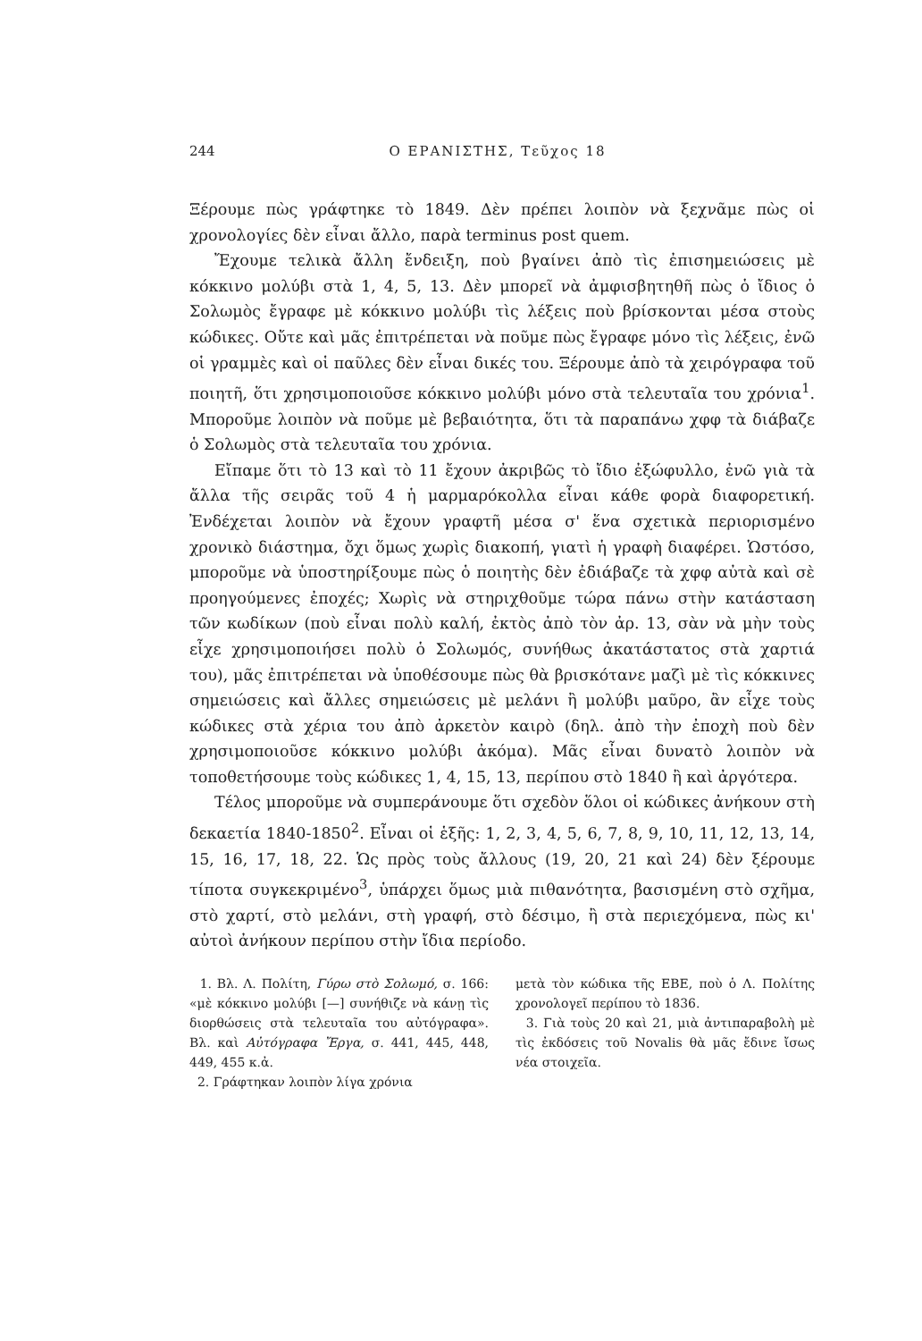244 Ο ΕΡΑΝΙΣΤΗΣ, Τεῦχος 18
Ξέρουμε πὼς γράφτηκε τὸ 1849. Δὲν πρέπει λοιπὸν νὰ ξεχνᾶμε πὼς οἱ χρονολογίες δὲν εἶναι ἄλλο, παρὰ terminus post quem.
Ἔχουμε τελικὰ ἄλλη ἔνδειξη, ποὺ βγαίνει ἀπὸ τὶς ἐπισημειώσεις μὲ κόκκινο μολύβι στὰ 1, 4, 5, 13. Δὲν μπορεῖ νὰ ἀμφισβητηθῆ πὼς ὁ ἴδιος ὁ Σολωμὸς ἔγραφε μὲ κόκκινο μολύβι τὶς λέξεις ποὺ βρίσκονται μέσα στοὺς κώδικες. Οὔτε καὶ μᾶς ἐπιτρέπεται νὰ ποῦμε πὼς ἔγραφε μόνο τὶς λέξεις, ἐνῶ οἱ γραμμὲς καὶ οἱ παῦλες δὲν εἶναι δικές του. Ξέρουμε ἀπὸ τὰ χειρόγραφα τοῦ ποιητῆ, ὅτι χρησιμοποιοῦσε κόκκινο μολύβι μόνο στὰ τελευταῖα του χρόνια<sup>1</sup>. Μποροῦμε λοιπὸν νὰ ποῦμε μὲ βεβαιότητα, ὅτι τὰ παραπάνω χφφ τὰ διάβαζε ὁ Σολωμὸς στὰ τελευταῖα του χρόνια.
Εἴπαμε ὅτι τὸ 13 καὶ τὸ 11 ἔχουν ἀκριβῶς τὸ ἴδιο ἐξώφυλλο, ἐνῶ γιὰ τὰ ἄλλα τῆς σειρᾶς τοῦ 4 ἡ μαρμαρόκολλα εἶναι κάθε φορὰ διαφορετική. Ἐνδέχεται λοιπὸν νὰ ἔχουν γραφτῆ μέσα σ' ἕνα σχετικὰ περιορισμένο χρονικὸ διάστημα, ὄχι ὅμως χωρὶς διακοπή, γιατὶ ἡ γραφὴ διαφέρει. Ὡστόσο, μποροῦμε νὰ ὑποστηρίξουμε πὼς ὁ ποιητὴς δὲν ἐδιάβαζε τὰ χφφ αὐτὰ καὶ σὲ προηγούμενες ἐποχές; Χωρὶς νὰ στηριχθοῦμε τώρα πάνω στὴν κατάσταση τῶν κωδίκων (ποὺ εἶναι πολὺ καλή, ἐκτὸς ἀπὸ τὸν ἀρ. 13, σὰν νὰ μὴν τοὺς εἶχε χρησιμοποιήσει πολὺ ὁ Σολωμός, συνήθως ἀκατάστατος στὰ χαρτιά του), μᾶς ἐπιτρέπεται νὰ ὑποθέσουμε πὼς θὰ βρισκότανε μαζὶ μὲ τὶς κόκκινες σημειώσεις καὶ ἄλλες σημειώσεις μὲ μελάνι ἢ μολύβι μαῦρο, ἂν εἶχε τοὺς κώδικες στὰ χέρια του ἀπὸ ἀρκετὸν καιρὸ (δηλ. ἀπὸ τὴν ἐποχὴ ποὺ δὲν χρησιμοποιοῦσε κόκκινο μολύβι ἀκόμα). Μᾶς εἶναι δυνατὸ λοιπὸν νὰ τοποθετήσουμε τοὺς κώδικες 1, 4, 15, 13, περίπου στὸ 1840 ἢ καὶ ἀργότερα.
Τέλος μποροῦμε νὰ συμπεράνουμε ὅτι σχεδὸν ὅλοι οἱ κώδικες ἀνήκουν στὴ δεκαετία 1840-1850<sup>2</sup>. Εἶναι οἱ ἑξῆς: 1, 2, 3, 4, 5, 6, 7, 8, 9, 10, 11, 12, 13, 14, 15, 16, 17, 18, 22. Ὡς πρὸς τοὺς ἄλλους (19, 20, 21 καὶ 24) δὲν ξέρουμε τίποτα συγκεκριμένο<sup>3</sup>, ὑπάρχει ὅμως μιὰ πιθανότητα, βασισμένη στὸ σχῆμα, στὸ χαρτί, στὸ μελάνι, στὴ γραφή, στὸ δέσιμο, ἢ στὰ περιεχόμενα, πὼς κι' αὐτοὶ ἀνήκουν περίπου στὴν ἴδια περίοδο.
1. Βλ. Λ. Πολίτη, Γύρω στὸ Σολωμό, σ. 166: «μὲ κόκκινο μολύβι [—] συνήθιζε νὰ κάνῃ τὶς διορθώσεις στὰ τελευταῖα του αὐτόγραφα». Βλ. καὶ Αὐτόγραφα Ἔργα, σ. 441, 445, 448, 449, 455 κ.ἀ.
2. Γράφτηκαν λοιπὸν λίγα χρόνια
μετὰ τὸν κώδικα τῆς ΕΒΕ, ποὺ ὁ Λ. Πολίτης χρονολογεῖ περίπου τὸ 1836.
3. Γιὰ τοὺς 20 καὶ 21, μιὰ ἀντιπαραβολὴ μὲ τὶς ἐκδόσεις τοῦ Novalis θὰ μᾶς ἔδινε ἴσως νέα στοιχεῖα.